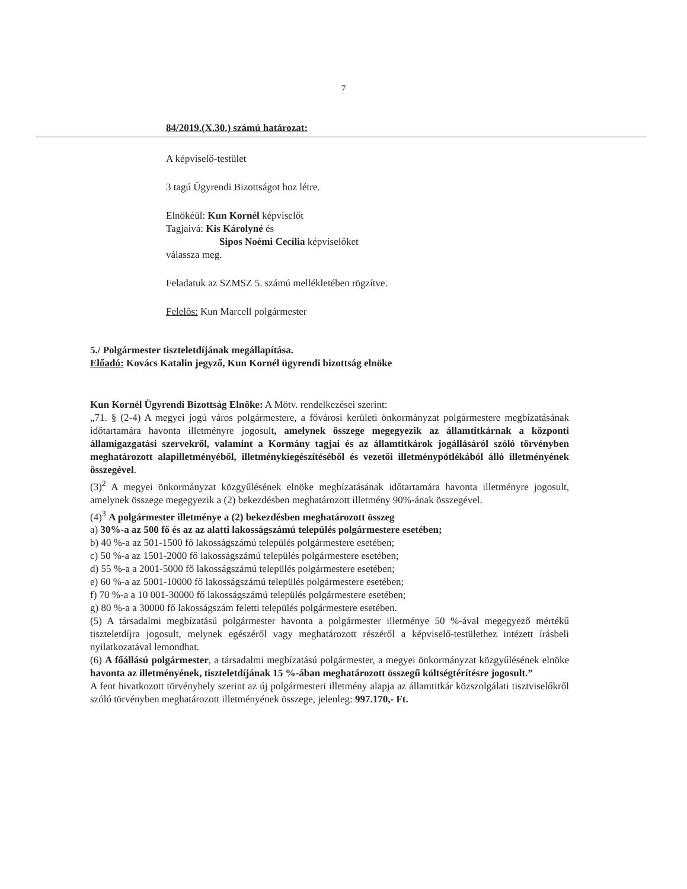7
84/2019.(X.30.) számú határozat:
A képviselő-testület
3 tagú Ügyrendi Bizottságot hoz létre.
Elnökéül: Kun Kornél képviselőt
Tagjaivá: Kis Károlyné és
Sipos Noémi Cecília képviselőket
válassza meg.
Feladatuk az SZMSZ 5. számú mellékletében rögzítve.
Felelős: Kun Marcell polgármester
5./ Polgármester tiszteletdíjának megállapítása.
Előadó: Kovács Katalin jegyző, Kun Kornél ügyrendi bizottság elnöke
Kun Kornél Ügyrendi Bizottság Elnöke: A Mötv. rendelkezései szerint:
„71. § (2-4) A megyei jogú város polgármestere, a fővárosi kerületi önkormányzat polgármestere megbízatásának időtartamára havonta illetményre jogosult, amelynek összege megegyezik az államtitkárnak a központi államigazgatási szervekről, valamint a Kormány tagjai és az államtitkárok jogállásáról szóló törvényben meghatározott alapilletményéből, illetménykiegészítéséből és vezetői illetménypótlékából álló illetményének összegével.
(3)<sup>2</sup> A megyei önkormányzat közgyűlésének elnöke megbízatásának időtartamára havonta illetményre jogosult, amelynek összege megegyezik a (2) bekezdésben meghatározott illetmény 90%-ának összegével.
(4)<sup>3</sup> A polgármester illetménye a (2) bekezdésben meghatározott összeg
a) 30%-a az 500 fő és az az alatti lakosságszámú település polgármestere esetében;
b) 40 %-a az 501-1500 fő lakosságszámú település polgármestere esetében;
c) 50 %-a az 1501-2000 fő lakosságszámú település polgármestere esetében;
d) 55 %-a a 2001-5000 fő lakosságszámú település polgármestere esetében;
e) 60 %-a az 5001-10000 fő lakosságszámú település polgármestere esetében;
f) 70 %-a a 10 001-30000 fő lakosságszámú település polgármestere esetében;
g) 80 %-a a 30000 fő lakosságszám feletti település polgármestere esetében.
(5) A társadalmi megbízatású polgármester havonta a polgármester illetménye 50 %-ával megegyező mértékű tiszteletdíjra jogosult, melynek egészéről vagy meghatározott részéről a képviselő-testülethez intézett írásbeli nyilatkozatával lemondhat.
(6) A főállású polgármester, a társadalmi megbízatású polgármester, a megyei önkormányzat közgyűlésének elnöke havonta az illetményének, tiszteletdíjának 15 %-ában meghatározott összegű költségtérítésre jogosult.”
A fent hivatkozott törvényhely szerint az új polgármesteri illetmény alapja az államtitkár közszolgálati tisztviselőkről szóló törvényben meghatározott illetményének összege, jelenleg: 997.170,- Ft.